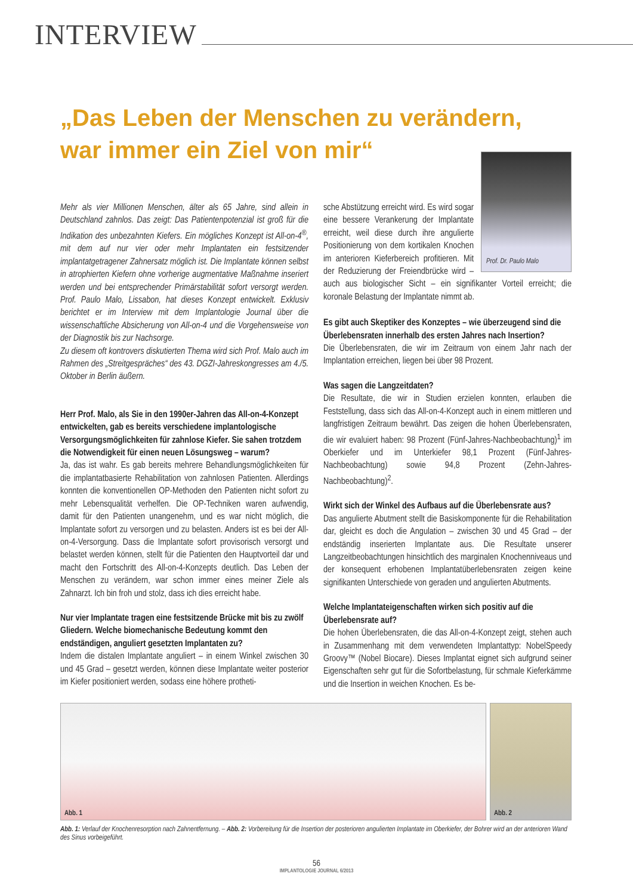INTERVIEW
„Das Leben der Menschen zu verändern,
war immer ein Ziel von mir“
Mehr als vier Millionen Menschen, älter als 65 Jahre, sind allein in Deutschland zahnlos. Das zeigt: Das Patientenpotenzial ist groß für die Indikation des unbezahnten Kiefers. Ein mögliches Konzept ist All-on-4<sup>®</sup>, mit dem auf nur vier oder mehr Implantaten ein festsitzender implantatgetragener Zahnersatz möglich ist. Die Implantate können selbst in atrophierten Kiefern ohne vorherige augmentative Maßnahme inseriert werden und bei entsprechender Primärstabilität sofort versorgt werden. Prof. Paulo Malo, Lissabon, hat dieses Konzept entwickelt. Exklusiv berichtet er im Interview mit dem Implantologie Journal über die wissenschaftliche Absicherung von All-on-4 und die Vorgehensweise von der Diagnostik bis zur Nachsorge.
Zu diesem oft kontrovers diskutierten Thema wird sich Prof. Malo auch im Rahmen des „Streitgespräches“ des 43. DGZI-Jahreskongresses am 4./5. Oktober in Berlin äußern.
Herr Prof. Malo, als Sie in den 1990er-Jahren das All-on-4-Konzept entwickelten, gab es bereits verschiedene implantologische Versorgungsmöglichkeiten für zahnlose Kiefer. Sie sahen trotzdem die Notwendigkeit für einen neuen Lösungsweg – warum?
Ja, das ist wahr. Es gab bereits mehrere Behandlungsmöglichkeiten für die implantatbasierte Rehabilitation von zahnlosen Patienten. Allerdings konnten die konventionellen OP-Methoden den Patienten nicht sofort zu mehr Lebensqualität verhelfen. Die OP-Techniken waren aufwendig, damit für den Patienten unangenehm, und es war nicht möglich, die Implantate sofort zu versorgen und zu belasten. Anders ist es bei der All-on-4-Versorgung. Dass die Implantate sofort provisorisch versorgt und belastet werden können, stellt für die Patienten den Hauptvorteil dar und macht den Fortschritt des All-on-4-Konzepts deutlich. Das Leben der Menschen zu verändern, war schon immer eines meiner Ziele als Zahnarzt. Ich bin froh und stolz, dass ich dies erreicht habe.
Nur vier Implantate tragen eine festsitzende Brücke mit bis zu zwölf Gliedern. Welche biomechanische Bedeutung kommt den endständigen, anguliert gesetzten Implantaten zu?
Indem die distalen Implantate anguliert – in einem Winkel zwischen 30 und 45 Grad – gesetzt werden, können diese Implantate weiter posterior im Kiefer positioniert werden, sodass eine höhere protheti-
Prof. Dr. Paulo Malo
sche Abstützung erreicht wird. Es wird sogar eine bessere Verankerung der Implantate erreicht, weil diese durch ihre angulierte Positionierung von dem kortikalen Knochen im anterioren Kieferbereich profitieren. Mit der Reduzierung der Freiendbrücke wird – auch aus biologischer Sicht – ein signifikanter Vorteil erreicht; die koronale Belastung der Implantate nimmt ab.
Es gibt auch Skeptiker des Konzeptes – wie überzeugend sind die Überlebensraten innerhalb des ersten Jahres nach Insertion?
Die Überlebensraten, die wir im Zeitraum von einem Jahr nach der Implantation erreichen, liegen bei über 98 Prozent.
Was sagen die Langzeitdaten?
Die Resultate, die wir in Studien erzielen konnten, erlauben die Feststellung, dass sich das All-on-4-Konzept auch in einem mittleren und langfristigen Zeitraum bewährt. Das zeigen die hohen Überlebensraten, die wir evaluiert haben: 98 Prozent (Fünf-Jahres-Nachbeobachtung)<sup>1</sup> im Oberkiefer und im Unterkiefer 98,1 Prozent (Fünf-Jahres-Nachbeobachtung) sowie 94,8 Prozent (Zehn-Jahres-Nachbeobachtung)<sup>2</sup>.
Wirkt sich der Winkel des Aufbaus auf die Überlebensrate aus?
Das angulierte Abutment stellt die Basiskomponente für die Rehabilitation dar, gleicht es doch die Angulation – zwischen 30 und 45 Grad – der endständig inserierten Implantate aus. Die Resultate unserer Langzeitbeobachtungen hinsichtlich des marginalen Knochenniveaus und der konsequent erhobenen Implantatüberlebensraten zeigen keine signifikanten Unterschiede von geraden und angulierten Abutments.
Welche Implantateigenschaften wirken sich positiv auf die Überlebensrate auf?
Die hohen Überlebensraten, die das All-on-4-Konzept zeigt, stehen auch in Zusammenhang mit dem verwendeten Implantattyp: NobelSpeedy Groovy™ (Nobel Biocare). Dieses Implantat eignet sich aufgrund seiner Eigenschaften sehr gut für die Sofortbelastung, für schmale Kieferkämme und die Insertion in weichen Knochen. Es be-
Abb. 1
Abb. 2
Abb. 1: Verlauf der Knochenresorption nach Zahnentfernung. – Abb. 2: Vorbereitung für die Insertion der posterioren angulierten Implantate im Oberkiefer, der Bohrer wird an der anterioren Wand des Sinus vorbeigeführt.
56
IMPLANTOLOGIE JOURNAL 6/2013